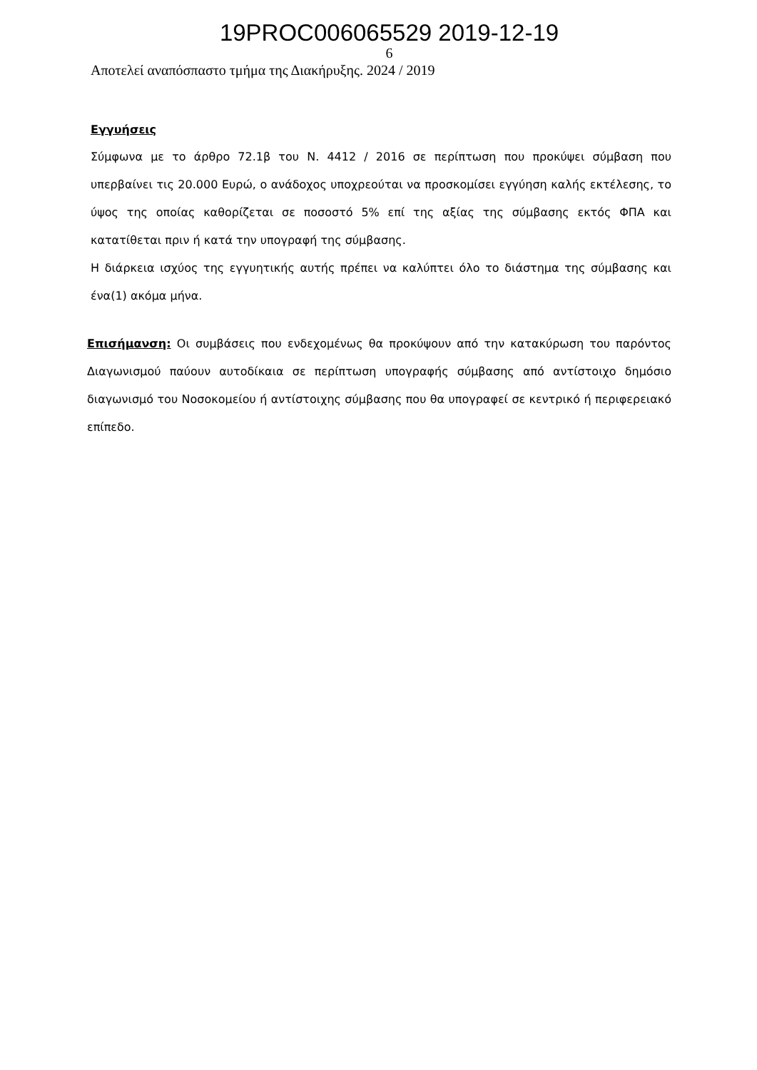19PROC006065529 2019-12-19
6
Αποτελεί αναπόσπαστο τμήμα της Διακήρυξης. 2024 / 2019
Εγγυήσεις
Σύμφωνα με το άρθρο 72.1β του Ν. 4412 / 2016 σε περίπτωση που προκύψει σύμβαση που υπερβαίνει τις 20.000 Ευρώ, ο ανάδοχος υποχρεούται να προσκομίσει εγγύηση καλής εκτέλεσης, το ύψος της οποίας καθορίζεται σε ποσοστό 5% επί της αξίας της σύμβασης εκτός ΦΠΑ και κατατίθεται πριν ή κατά την υπογραφή της σύμβασης.
Η διάρκεια ισχύος της εγγυητικής αυτής πρέπει να καλύπτει όλο το διάστημα της σύμβασης και ένα(1) ακόμα μήνα.
Επισήμανση: Οι συμβάσεις που ενδεχομένως θα προκύψουν από την κατακύρωση του παρόντος Διαγωνισμού παύουν αυτοδίκαια σε περίπτωση υπογραφής σύμβασης από αντίστοιχο δημόσιο διαγωνισμό του Νοσοκομείου ή αντίστοιχης σύμβασης που θα υπογραφεί σε κεντρικό ή περιφερειακό επίπεδο.